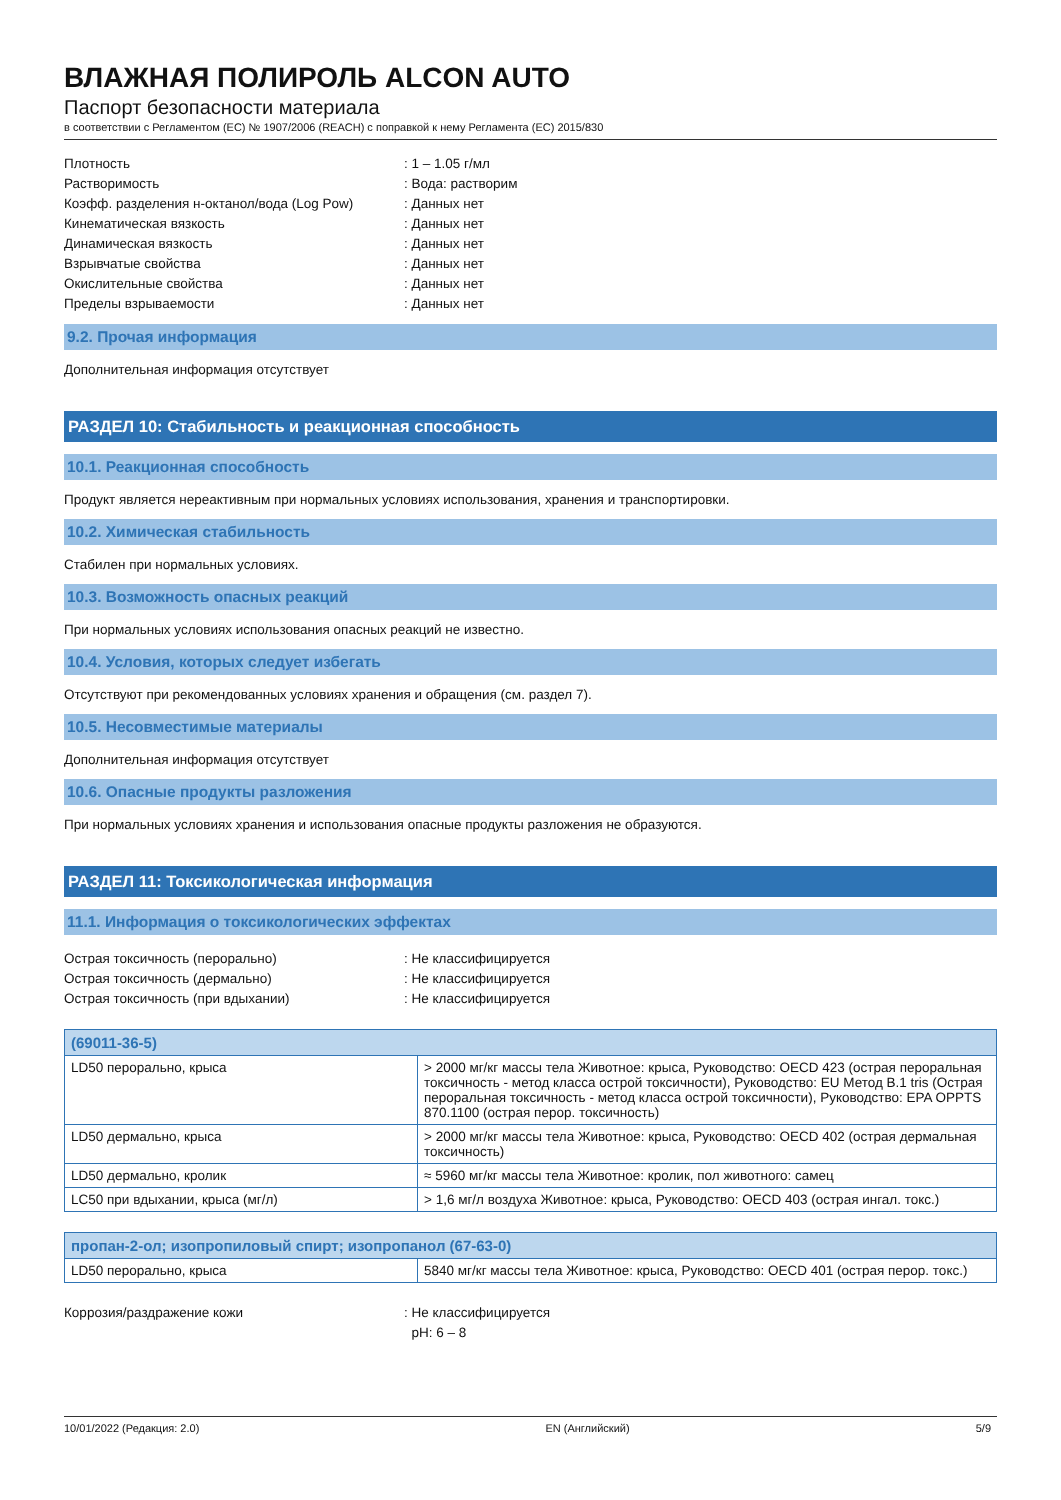ВЛАЖНАЯ ПОЛИРОЛЬ ALCON AUTO
Паспорт безопасности материала
в соответствии с Регламентом (EC) № 1907/2006 (REACH) с поправкой к нему Регламента (EC) 2015/830
Плотность
: 1 – 1.05 г/мл
Растворимость
: Вода: растворим
Коэфф. разделения н-октанол/вода (Log Pow)
: Данных нет
Кинематическая вязкость
: Данных нет
Динамическая вязкость
: Данных нет
Взрывчатые свойства
: Данных нет
Окислительные свойства
: Данных нет
Пределы взрываемости
: Данных нет
9.2. Прочая информация
Дополнительная информация отсутствует
РАЗДЕЛ 10: Стабильность и реакционная способность
10.1. Реакционная способность
Продукт является нереактивным при нормальных условиях использования, хранения и транспортировки.
10.2. Химическая стабильность
Стабилен при нормальных условиях.
10.3. Возможность опасных реакций
При нормальных условиях использования опасных реакций не известно.
10.4. Условия, которых следует избегать
Отсутствуют при рекомендованных условиях хранения и обращения (см. раздел 7).
10.5. Несовместимые материалы
Дополнительная информация отсутствует
10.6. Опасные продукты разложения
При нормальных условиях хранения и использования опасные продукты разложения не образуются.
РАЗДЕЛ 11: Токсикологическая информация
11.1. Информация о токсикологических эффектах
Острая токсичность (перорально)
: Не классифицируется
Острая токсичность (дермально)
: Не классифицируется
Острая токсичность (при вдыхании)
: Не классифицируется
| (69011-36-5) | |
| --- | --- |
| LD50 перорально, крыса | > 2000 мг/кг массы тела Животное: крыса, Руководство: OECD 423 (острая пероральная токсичность - метод класса острой токсичности), Руководство: EU Метод B.1 tris (Острая пероральная токсичность - метод класса острой токсичности), Руководство: EPA OPPTS 870.1100 (острая перор. токсичность) |
| LD50 дермально, крыса | > 2000 мг/кг массы тела Животное: крыса, Руководство: OECD 402 (острая дермальная токсичность) |
| LD50 дермально, кролик | ≈ 5960 мг/кг массы тела Животное: кролик, пол животного: самец |
| LC50 при вдыхании, крыса (мг/л) | > 1,6 мг/л воздуха Животное: крыса, Руководство: OECD 403 (острая ингал. токс.) |
| пропан-2-ол; изопропиловый спирт; изопропанол (67-63-0) | |
| --- | --- |
| LD50 перорально, крыса | 5840 мг/кг массы тела Животное: крыса, Руководство: OECD 401 (острая перор. токс.) |
Коррозия/раздражение кожи
: Не классифицируется
pH: 6 – 8
10/01/2022 (Редакция: 2.0) EN (Английский) 5/9